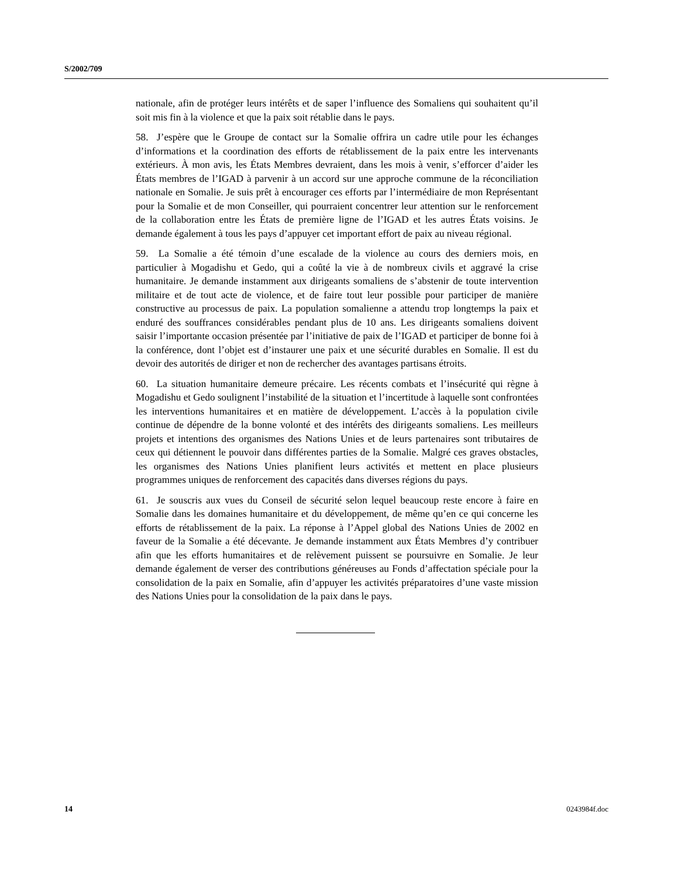S/2002/709
nationale, afin de protéger leurs intérêts et de saper l’influence des Somaliens qui souhaitent qu’il soit mis fin à la violence et que la paix soit rétablie dans le pays.
58. J’espère que le Groupe de contact sur la Somalie offrira un cadre utile pour les échanges d’informations et la coordination des efforts de rétablissement de la paix entre les intervenants extérieurs. À mon avis, les États Membres devraient, dans les mois à venir, s’efforcer d’aider les États membres de l’IGAD à parvenir à un accord sur une approche commune de la réconciliation nationale en Somalie. Je suis prêt à encourager ces efforts par l’intermédiaire de mon Représentant pour la Somalie et de mon Conseiller, qui pourraient concentrer leur attention sur le renforcement de la collaboration entre les États de première ligne de l’IGAD et les autres États voisins. Je demande également à tous les pays d’appuyer cet important effort de paix au niveau régional.
59. La Somalie a été témoin d’une escalade de la violence au cours des derniers mois, en particulier à Mogadishu et Gedo, qui a coûté la vie à de nombreux civils et aggravé la crise humanitaire. Je demande instamment aux dirigeants somaliens de s’abstenir de toute intervention militaire et de tout acte de violence, et de faire tout leur possible pour participer de manière constructive au processus de paix. La population somalienne a attendu trop longtemps la paix et enduré des souffrances considérables pendant plus de 10 ans. Les dirigeants somaliens doivent saisir l’importante occasion présentée par l’initiative de paix de l’IGAD et participer de bonne foi à la conférence, dont l’objet est d’instaurer une paix et une sécurité durables en Somalie. Il est du devoir des autorités de diriger et non de rechercher des avantages partisans étroits.
60. La situation humanitaire demeure précaire. Les récents combats et l’insécurité qui règne à Mogadishu et Gedo soulignent l’instabilité de la situation et l’incertitude à laquelle sont confrontées les interventions humanitaires et en matière de développement. L’accès à la population civile continue de dépendre de la bonne volonté et des intérêts des dirigeants somaliens. Les meilleurs projets et intentions des organismes des Nations Unies et de leurs partenaires sont tributaires de ceux qui détiennent le pouvoir dans différentes parties de la Somalie. Malgré ces graves obstacles, les organismes des Nations Unies planifient leurs activités et mettent en place plusieurs programmes uniques de renforcement des capacités dans diverses régions du pays.
61. Je souscris aux vues du Conseil de sécurité selon lequel beaucoup reste encore à faire en Somalie dans les domaines humanitaire et du développement, de même qu’en ce qui concerne les efforts de rétablissement de la paix. La réponse à l’Appel global des Nations Unies de 2002 en faveur de la Somalie a été décevante. Je demande instamment aux États Membres d’y contribuer afin que les efforts humanitaires et de relèvement puissent se poursuivre en Somalie. Je leur demande également de verser des contributions généreuses au Fonds d’affectation spéciale pour la consolidation de la paix en Somalie, afin d’appuyer les activités préparatoires d’une vaste mission des Nations Unies pour la consolidation de la paix dans le pays.
14 0243984f.doc